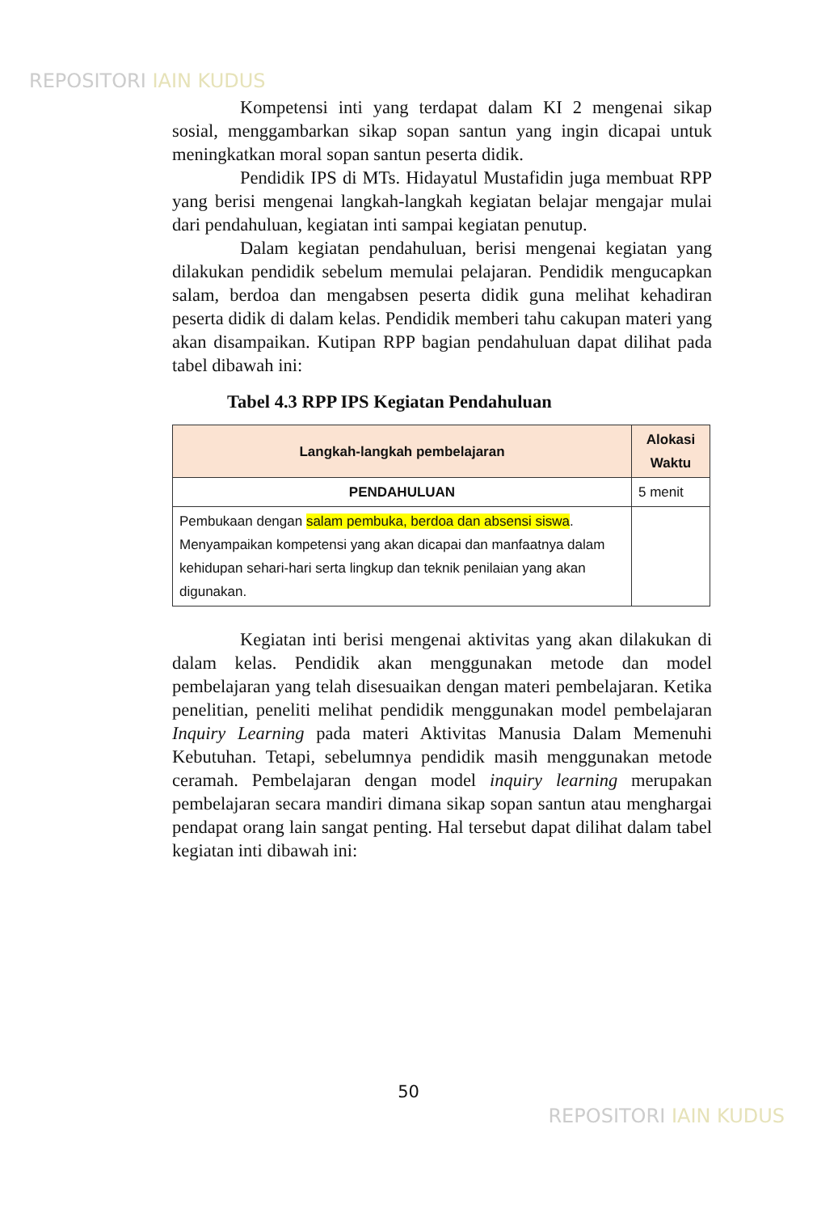REPOSITORI IAIN KUDUS
Kompetensi inti yang terdapat dalam KI 2 mengenai sikap sosial, menggambarkan sikap sopan santun yang ingin dicapai untuk meningkatkan moral sopan santun peserta didik.
Pendidik IPS di MTs. Hidayatul Mustafidin juga membuat RPP yang berisi mengenai langkah-langkah kegiatan belajar mengajar mulai dari pendahuluan, kegiatan inti sampai kegiatan penutup.
Dalam kegiatan pendahuluan, berisi mengenai kegiatan yang dilakukan pendidik sebelum memulai pelajaran. Pendidik mengucapkan salam, berdoa dan mengabsen peserta didik guna melihat kehadiran peserta didik di dalam kelas. Pendidik memberi tahu cakupan materi yang akan disampaikan. Kutipan RPP bagian pendahuluan dapat dilihat pada tabel dibawah ini:
Tabel 4.3 RPP IPS Kegiatan Pendahuluan
| Langkah-langkah pembelajaran | Alokasi Waktu |
| --- | --- |
| PENDAHULUAN | 5 menit |
| Pembukaan dengan salam pembuka, berdoa dan absensi siswa . Menyampaikan kompetensi yang akan dicapai dan manfaatnya dalam kehidupan sehari-hari serta lingkup dan teknik penilaian yang akan digunakan. | |
Kegiatan inti berisi mengenai aktivitas yang akan dilakukan di dalam kelas. Pendidik akan menggunakan metode dan model pembelajaran yang telah disesuaikan dengan materi pembelajaran. Ketika penelitian, peneliti melihat pendidik menggunakan model pembelajaran Inquiry Learning pada materi Aktivitas Manusia Dalam Memenuhi Kebutuhan. Tetapi, sebelumnya pendidik masih menggunakan metode ceramah. Pembelajaran dengan model inquiry learning merupakan pembelajaran secara mandiri dimana sikap sopan santun atau menghargai pendapat orang lain sangat penting. Hal tersebut dapat dilihat dalam tabel kegiatan inti dibawah ini:
50
REPOSITORI IAIN KUDUS